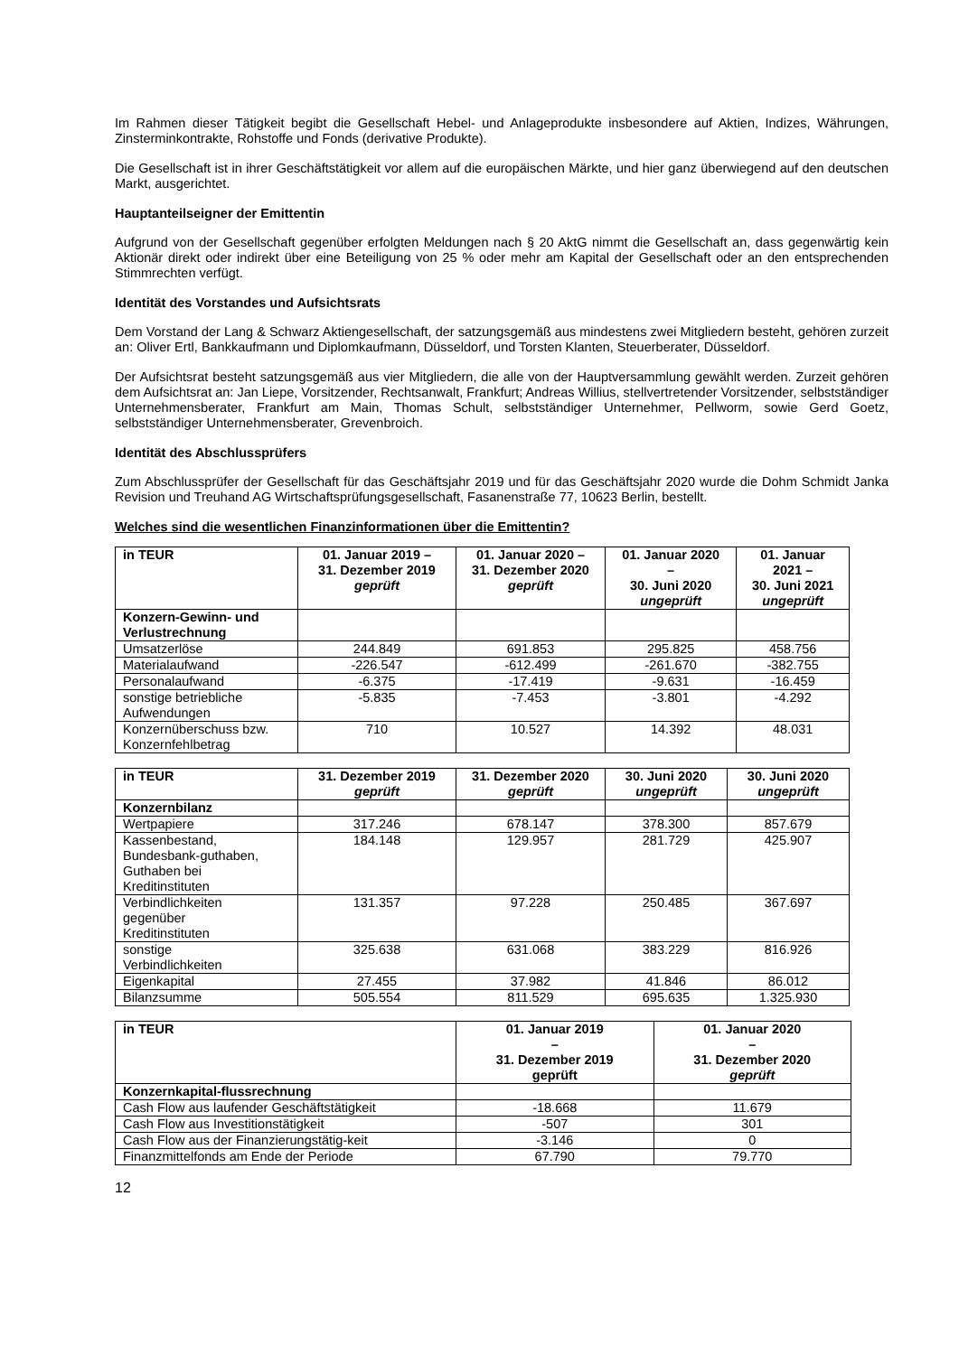Im Rahmen dieser Tätigkeit begibt die Gesellschaft Hebel- und Anlageprodukte insbesondere auf Aktien, Indizes, Währungen, Zinsterminkontrakte, Rohstoffe und Fonds (derivative Produkte).
Die Gesellschaft ist in ihrer Geschäftstätigkeit vor allem auf die europäischen Märkte, und hier ganz überwiegend auf den deutschen Markt, ausgerichtet.
Hauptanteilseigner der Emittentin
Aufgrund von der Gesellschaft gegenüber erfolgten Meldungen nach § 20 AktG nimmt die Gesellschaft an, dass gegenwärtig kein Aktionär direkt oder indirekt über eine Beteiligung von 25 % oder mehr am Kapital der Gesellschaft oder an den entsprechenden Stimmrechten verfügt.
Identität des Vorstandes und Aufsichtsrats
Dem Vorstand der Lang & Schwarz Aktiengesellschaft, der satzungsgemäß aus mindestens zwei Mitgliedern besteht, gehören zurzeit an: Oliver Ertl, Bankkaufmann und Diplomkaufmann, Düsseldorf, und Torsten Klanten, Steuerberater, Düsseldorf.
Der Aufsichtsrat besteht satzungsgemäß aus vier Mitgliedern, die alle von der Hauptversammlung gewählt werden. Zurzeit gehören dem Aufsichtsrat an: Jan Liepe, Vorsitzender, Rechtsanwalt, Frankfurt; Andreas Willius, stellvertretender Vorsitzender, selbstständiger Unternehmensberater, Frankfurt am Main, Thomas Schult, selbstständiger Unternehmer, Pellworm, sowie Gerd Goetz, selbstständiger Unternehmensberater, Grevenbroich.
Identität des Abschlussprüfers
Zum Abschlussprüfer der Gesellschaft für das Geschäftsjahr 2019 und für das Geschäftsjahr 2020 wurde die Dohm Schmidt Janka Revision und Treuhand AG Wirtschaftsprüfungsgesellschaft, Fasanenstraße 77, 10623 Berlin, bestellt.
Welches sind die wesentlichen Finanzinformationen über die Emittentin?
| in TEUR | 01. Januar 2019 – 31. Dezember 2019 geprüft | 01. Januar 2020 – 31. Dezember 2020 geprüft | 01. Januar 2020 – 30. Juni 2020 ungeprüft | 01. Januar 2021 – 30. Juni 2021 ungeprüft |
| --- | --- | --- | --- | --- |
| Konzern-Gewinn- und Verlustrechnung | | | | |
| Umsatzerlöse | 244.849 | 691.853 | 295.825 | 458.756 |
| Materialaufwand | -226.547 | -612.499 | -261.670 | -382.755 |
| Personalaufwand | -6.375 | -17.419 | -9.631 | -16.459 |
| sonstige betriebliche Aufwendungen | -5.835 | -7.453 | -3.801 | -4.292 |
| Konzernüberschuss bzw. Konzernfehlbetrag | 710 | 10.527 | 14.392 | 48.031 |
| in TEUR | 31. Dezember 2019 geprüft | 31. Dezember 2020 geprüft | 30. Juni 2020 ungeprüft | 30. Juni 2020 ungeprüft |
| --- | --- | --- | --- | --- |
| Konzernbilanz | | | | |
| Wertpapiere | 317.246 | 678.147 | 378.300 | 857.679 |
| Kassenbestand, Bundesbank-guthaben, Guthaben bei Kreditinstituten | 184.148 | 129.957 | 281.729 | 425.907 |
| Verbindlichkeiten gegenüber Kreditinstituten | 131.357 | 97.228 | 250.485 | 367.697 |
| sonstige Verbindlichkeiten | 325.638 | 631.068 | 383.229 | 816.926 |
| Eigenkapital | 27.455 | 37.982 | 41.846 | 86.012 |
| Bilanzsumme | 505.554 | 811.529 | 695.635 | 1.325.930 |
| in TEUR | 01. Januar 2019 – 31. Dezember 2019 geprüft | 01. Januar 2020 – 31. Dezember 2020 geprüft |
| --- | --- | --- |
| Konzernkapital-flussrechnung | | |
| Cash Flow aus laufender Geschäftstätigkeit | -18.668 | 11.679 |
| Cash Flow aus Investitionstätigkeit | -507 | 301 |
| Cash Flow aus der Finanzierungstätig-keit | -3.146 | 0 |
| Finanzmittelfonds am Ende der Periode | 67.790 | 79.770 |
12